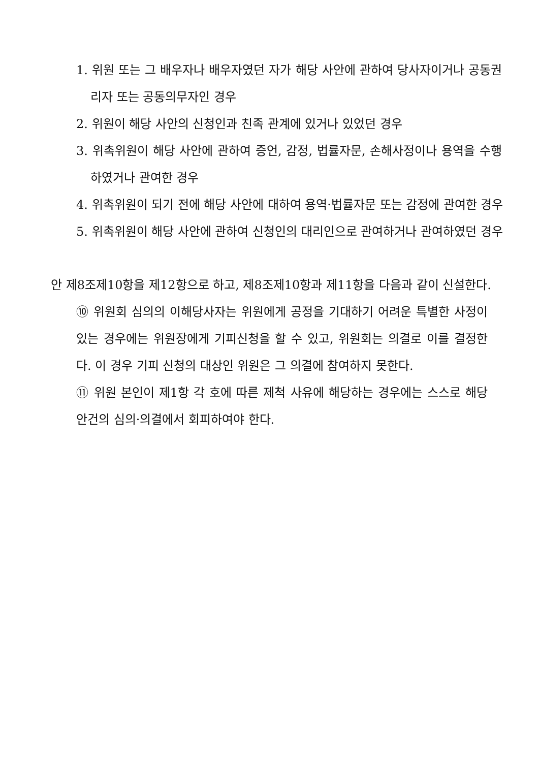1. 위원 또는 그 배우자나 배우자였던 자가 해당 사안에 관하여 당사자이거나 공동권리자 또는 공동의무자인 경우
2. 위원이 해당 사안의 신청인과 친족 관계에 있거나 있었던 경우
3. 위촉위원이 해당 사안에 관하여 증언, 감정, 법률자문, 손해사정이나 용역을 수행하였거나 관여한 경우
4. 위촉위원이 되기 전에 해당 사안에 대하여 용역·법률자문 또는 감정에 관여한 경우
5. 위촉위원이 해당 사안에 관하여 신청인의 대리인으로 관여하거나 관여하였던 경우
안 제8조제10항을 제12항으로 하고, 제8조제10항과 제11항을 다음과 같이 신설한다.
⑩ 위원회 심의의 이해당사자는 위원에게 공정을 기대하기 어려운 특별한 사정이 있는 경우에는 위원장에게 기피신청을 할 수 있고, 위원회는 의결로 이를 결정한다. 이 경우 기피 신청의 대상인 위원은 그 의결에 참여하지 못한다.
⑪ 위원 본인이 제1항 각 호에 따른 제척 사유에 해당하는 경우에는 스스로 해당 안건의 심의·의결에서 회피하여야 한다.